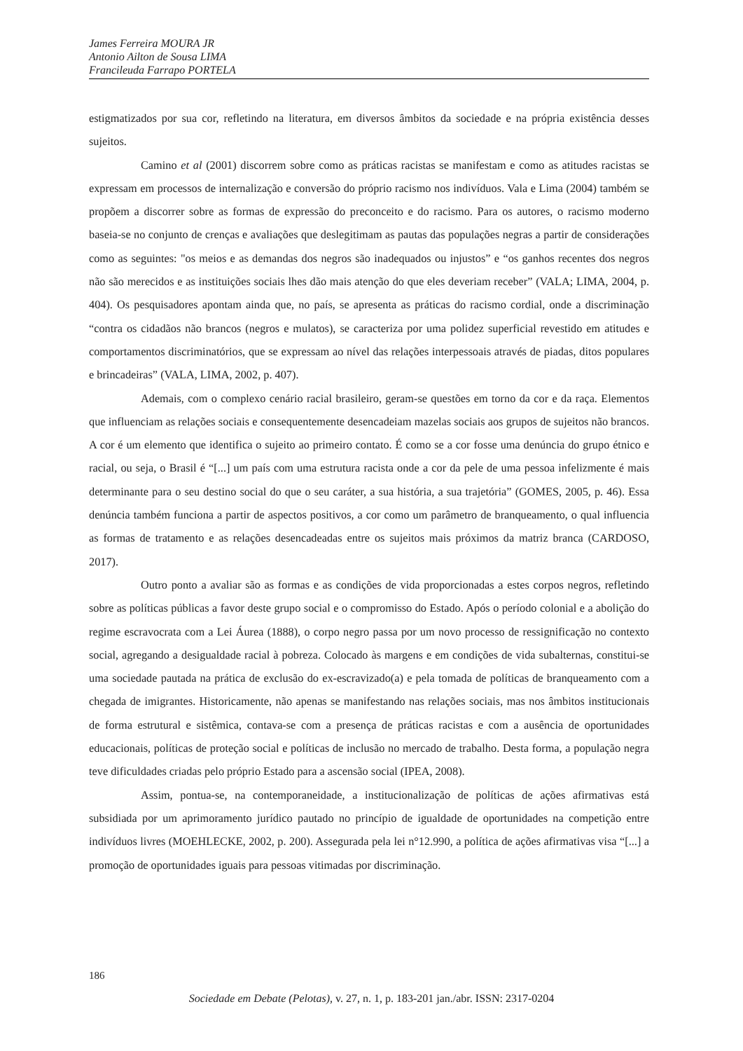James Ferreira MOURA JR
Antonio Ailton de Sousa LIMA
Francileuda Farrapo PORTELA
estigmatizados por sua cor, refletindo na literatura, em diversos âmbitos da sociedade e na própria existência desses sujeitos.
Camino et al (2001) discorrem sobre como as práticas racistas se manifestam e como as atitudes racistas se expressam em processos de internalização e conversão do próprio racismo nos indivíduos. Vala e Lima (2004) também se propõem a discorrer sobre as formas de expressão do preconceito e do racismo. Para os autores, o racismo moderno baseia-se no conjunto de crenças e avaliações que deslegitimam as pautas das populações negras a partir de considerações como as seguintes: "os meios e as demandas dos negros são inadequados ou injustos” e “os ganhos recentes dos negros não são merecidos e as instituições sociais lhes dão mais atenção do que eles deveriam receber” (VALA; LIMA, 2004, p. 404). Os pesquisadores apontam ainda que, no país, se apresenta as práticas do racismo cordial, onde a discriminação “contra os cidadãos não brancos (negros e mulatos), se caracteriza por uma polidez superficial revestido em atitudes e comportamentos discriminatórios, que se expressam ao nível das relações interpessoais através de piadas, ditos populares e brincadeiras” (VALA, LIMA, 2002, p. 407).
Ademais, com o complexo cenário racial brasileiro, geram-se questões em torno da cor e da raça. Elementos que influenciam as relações sociais e consequentemente desencadeiam mazelas sociais aos grupos de sujeitos não brancos. A cor é um elemento que identifica o sujeito ao primeiro contato. É como se a cor fosse uma denúncia do grupo étnico e racial, ou seja, o Brasil é “[...] um país com uma estrutura racista onde a cor da pele de uma pessoa infelizmente é mais determinante para o seu destino social do que o seu caráter, a sua história, a sua trajetória” (GOMES, 2005, p. 46). Essa denúncia também funciona a partir de aspectos positivos, a cor como um parâmetro de branqueamento, o qual influencia as formas de tratamento e as relações desencadeadas entre os sujeitos mais próximos da matriz branca (CARDOSO, 2017).
Outro ponto a avaliar são as formas e as condições de vida proporcionadas a estes corpos negros, refletindo sobre as políticas públicas a favor deste grupo social e o compromisso do Estado. Após o período colonial e a abolição do regime escravocrata com a Lei Áurea (1888), o corpo negro passa por um novo processo de ressignificação no contexto social, agregando a desigualdade racial à pobreza. Colocado às margens e em condições de vida subalternas, constitui-se uma sociedade pautada na prática de exclusão do ex-escravizado(a) e pela tomada de políticas de branqueamento com a chegada de imigrantes. Historicamente, não apenas se manifestando nas relações sociais, mas nos âmbitos institucionais de forma estrutural e sistêmica, contava-se com a presença de práticas racistas e com a ausência de oportunidades educacionais, políticas de proteção social e políticas de inclusão no mercado de trabalho. Desta forma, a população negra teve dificuldades criadas pelo próprio Estado para a ascensão social (IPEA, 2008).
Assim, pontua-se, na contemporaneidade, a institucionalização de políticas de ações afirmativas está subsidiada por um aprimoramento jurídico pautado no princípio de igualdade de oportunidades na competição entre indivíduos livres (MOEHLECKE, 2002, p. 200). Assegurada pela lei n°12.990, a política de ações afirmativas visa “[...] a promoção de oportunidades iguais para pessoas vitimadas por discriminação.
186
Sociedade em Debate (Pelotas), v. 27, n. 1, p. 183-201 jan./abr. ISSN: 2317-0204